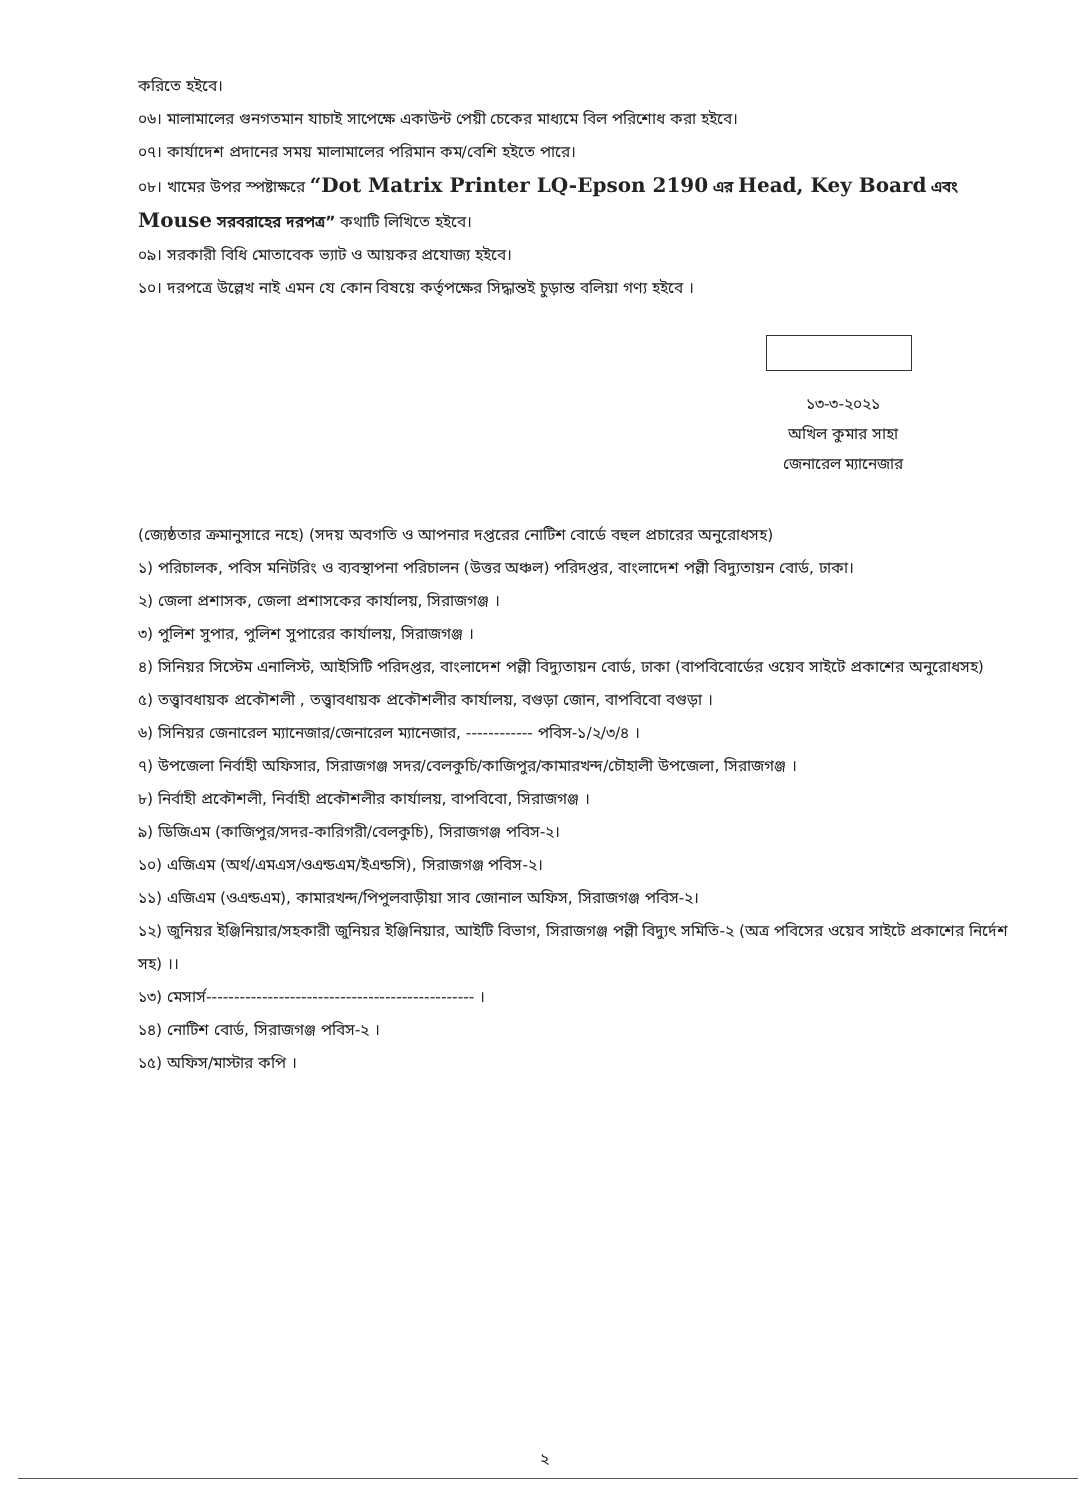করিতে হইবে।
০৬। মালামালের গুনগতমান যাচাই সাপেক্ষে একাউন্ট পেয়ী চেকের মাধ্যমে বিল পরিশোধ করা হইবে।
০৭। কার্যাদেশ প্রদানের সময় মালামালের পরিমান কম/বেশি হইতে পারে।
০৮। খামের উপর স্পষ্টাক্ষরে “Dot Matrix Printer LQ-Epson 2190 এর Head, Key Board এবং Mouse সরবরাহের দরপত্র” কথাটি লিখিতে হইবে।
০৯। সরকারী বিধি মোতাবেক ভ্যাট ও আয়কর প্রযোজ্য হইবে।
১০। দরপত্রে উল্লেখ নাই এমন যে কোন বিষয়ে কর্তৃপক্ষের সিদ্ধান্তই চুড়ান্ত বলিয়া গণ্য হইবে ।
১৩-৩-২০২১
অখিল কুমার সাহা
জেনারেল ম্যানেজার
(জ্যেষ্ঠতার ক্রমানুসারে নহে) (সদয় অবগতি ও আপনার দপ্তরের নোটিশ বোর্ডে বহুল প্রচারের অনুরোধসহ)
১) পরিচালক, পবিস মনিটরিং ও ব্যবস্থাপনা পরিচালন (উত্তর অঞ্চল) পরিদপ্তর, বাংলাদেশ পল্লী বিদ্যুতায়ন বোর্ড, ঢাকা।
২) জেলা প্রশাসক, জেলা প্রশাসকের কার্যালয়, সিরাজগঞ্জ ।
৩) পুলিশ সুপার, পুলিশ সুপারের কার্যালয়, সিরাজগঞ্জ ।
৪) সিনিয়র সিস্টেম এনালিস্ট, আইসিটি পরিদপ্তর, বাংলাদেশ পল্লী বিদ্যুতায়ন বোর্ড, ঢাকা (বাপবিবোর্ডের ওয়েব সাইটে প্রকাশের অনুরোধসহ)
৫) তত্ত্বাবধায়ক প্রকৌশলী , তত্ত্বাবধায়ক প্রকৌশলীর কার্যালয়, বগুড়া জোন, বাপবিবো বগুড়া ।
৬) সিনিয়র জেনারেল ম্যানেজার/জেনারেল ম্যানেজার, ------------ পবিস-১/২/৩/৪ ।
৭) উপজেলা নির্বাহী অফিসার, সিরাজগঞ্জ সদর/বেলকুচি/কাজিপুর/কামারখন্দ/চৌহালী উপজেলা, সিরাজগঞ্জ ।
৮) নির্বাহী প্রকৌশলী, নির্বাহী প্রকৌশলীর কার্যালয়, বাপবিবো, সিরাজগঞ্জ ।
৯) ডিজিএম (কাজিপুর/সদর-কারিগরী/বেলকুচি), সিরাজগঞ্জ পবিস-২।
১০) এজিএম (অর্থ/এমএস/ওএন্ডএম/ইএন্ডসি), সিরাজগঞ্জ পবিস-২।
১১) এজিএম (ওএন্ডএম), কামারখন্দ/পিপুলবাড়ীয়া সাব জোনাল অফিস, সিরাজগঞ্জ পবিস-২।
১২) জুনিয়র ইঞ্জিনিয়ার/সহকারী জুনিয়র ইঞ্জিনিয়ার, আইটি বিভাগ, সিরাজগঞ্জ পল্লী বিদ্যুৎ সমিতি-২ (অত্র পবিসের ওয়েব সাইটে প্রকাশের নির্দেশ সহ) ।।
১৩) মেসার্স------------------------------------------------ ।
১৪) নোটিশ বোর্ড, সিরাজগঞ্জ পবিস-২ ।
১৫) অফিস/মাস্টার কপি ।
২